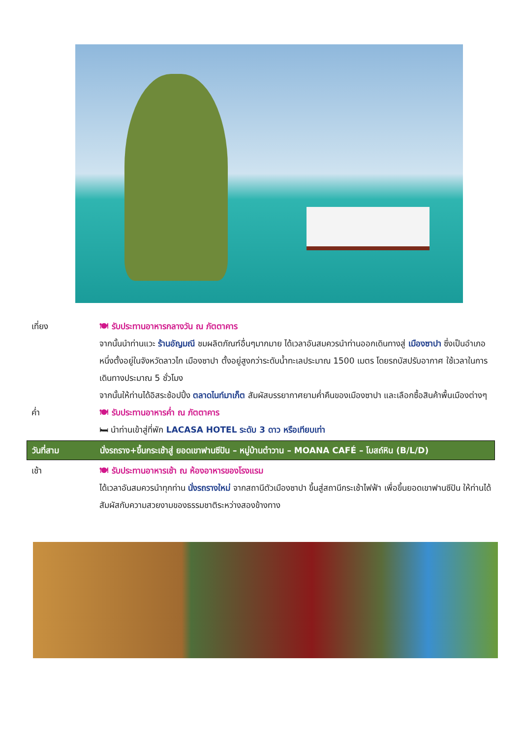เที่ยง 🍽 รับประทานอาหารกลางวัน ณ ภัตตาคาร
จากนั้นนำท่านแวะ ร้านอัญมณี ชมผลิตภัณฑ์อื่นๆมากมาย ได้เวลาอันสมควรนำท่านออกเดินทางสู่ เมืองซาปา ซึ่งเป็นอำเภอหนึ่งตั้งอยู่ในจังหวัดลาวไก เมืองซาปา ตั้งอยู่สูงกว่าระดับน้ำทะเลประมาณ 1500 เมตร โดยรถบัสปรับอากาศ ใช้เวลาในการเดินทางประมาณ 5 ชั่วโมง
จากนั้นให้ท่านได้อิสระช้อปปิ้ง ตลาดไนท์มาเก็ต สัมผัสบรรยากาศยามค่ำคืนของเมืองซาปา และเลือกซื้อสินค้าพื้นเมืองต่างๆ
ค่ำ 🍽 รับประทานอาหารค่ำ ณ ภัตตาคาร
🛏 นำท่านเข้าสู่ที่พัก LACASA HOTEL ระดับ 3 ดาว หรือเทียบเท่า
วันที่สาม นั่งรถราง+ขึ้นกระเช้าสู่ ยอดเขาฟานซีปัน – หมู่บ้านต๋าวาน – MOANA CAFÉ – โบสถ์หิน (B/L/D)
เช้า 🍽 รับประทานอาหารเช้า ณ ห้องอาหารของโรงแรม
ได้เวลาอันสมควรนำทุกท่าน นั่งรถรางใหม่ จากสถานีตัวเมืองซาปา ขึ้นสู่สถานีกระเช้าไฟฟ้า เพื่อขึ้นยอดเขาฟานซีปัน ให้ท่านได้สัมผัสกับความสวยงามของธรรมชาติระหว่างสองข้างทาง